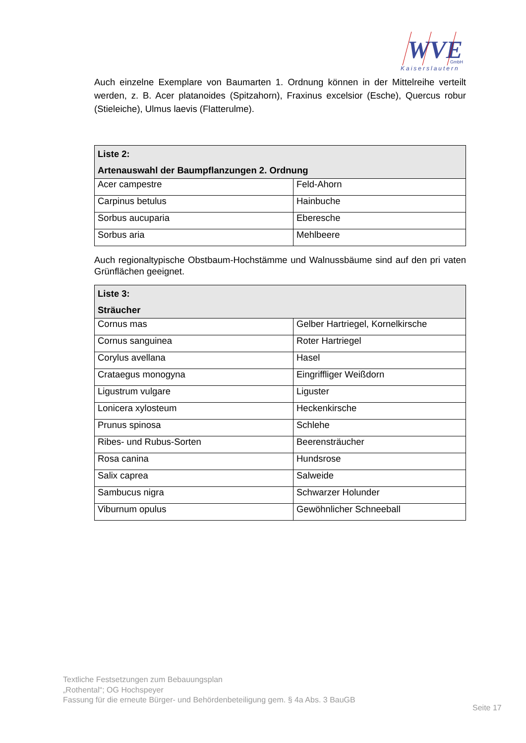WVE
GmbH
Kaiserslautern
Auch einzelne Exemplare von Baumarten 1. Ordnung können in der Mittelreihe verteilt werden, z. B. Acer platanoides (Spitzahorn), Fraxinus excelsior (Esche), Quercus robur (Stieleiche), Ulmus laevis (Flatterulme).
| Liste 2: Artenauswahl der Baumpflanzungen 2. Ordnung | |
| --- | --- |
| Acer campestre | Feld-Ahorn |
| Carpinus betulus | Hainbuche |
| Sorbus aucuparia | Eberesche |
| Sorbus aria | Mehlbeere |
Auch regionaltypische Obstbaum-Hochstämme und Walnussbäume sind auf den pri vaten Grünflächen geeignet.
| Liste 3: Sträucher | |
| --- | --- |
| Cornus mas | Gelber Hartriegel, Kornelkirsche |
| Cornus sanguinea | Roter Hartriegel |
| Corylus avellana | Hasel |
| Crataegus monogyna | Eingriffliger Weißdorn |
| Ligustrum vulgare | Liguster |
| Lonicera xylosteum | Heckenkirsche |
| Prunus spinosa | Schlehe |
| Ribes- und Rubus-Sorten | Beerensträucher |
| Rosa canina | Hundsrose |
| Salix caprea | Salweide |
| Sambucus nigra | Schwarzer Holunder |
| Viburnum opulus | Gewöhnlicher Schneeball |
Textliche Festsetzungen zum Bebauungsplan
„Rothental“; OG Hochspeyer
Fassung für die erneute Bürger- und Behördenbeteiligung gem. § 4a Abs. 3 BauGB
Seite 17